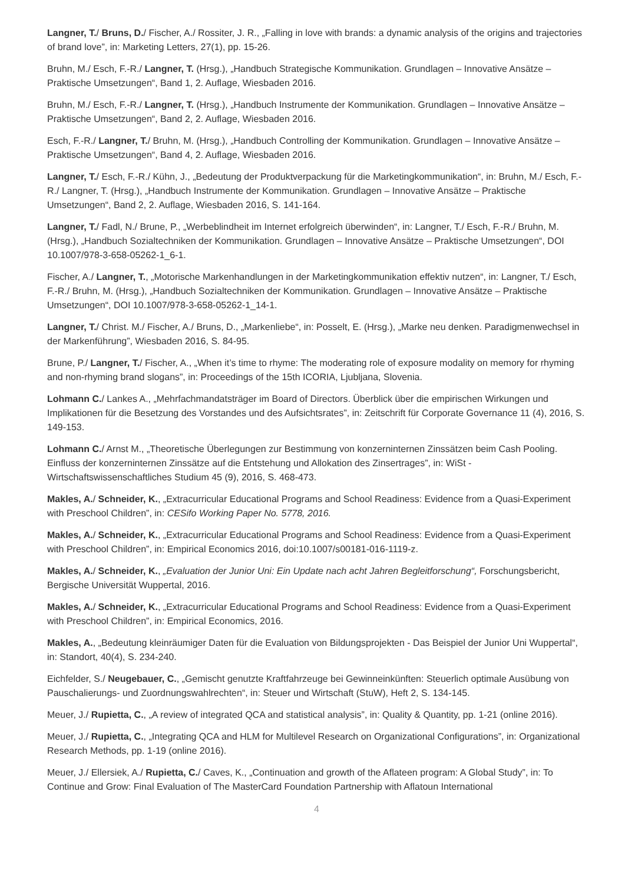Langner, T./ Bruns, D./ Fischer, A./ Rossiter, J. R., „Falling in love with brands: a dynamic analysis of the origins and trajectories of brand love”, in: Marketing Letters, 27(1), pp. 15-26.
Bruhn, M./ Esch, F.-R./ Langner, T. (Hrsg.), „Handbuch Strategische Kommunikation. Grundlagen – Innovative Ansätze – Praktische Umsetzungen“, Band 1, 2. Auflage, Wiesbaden 2016.
Bruhn, M./ Esch, F.-R./ Langner, T. (Hrsg.), „Handbuch Instrumente der Kommunikation. Grundlagen – Innovative Ansätze – Praktische Umsetzungen“, Band 2, 2. Auflage, Wiesbaden 2016.
Esch, F.-R./ Langner, T./ Bruhn, M. (Hrsg.), „Handbuch Controlling der Kommunikation. Grundlagen – Innovative Ansätze – Praktische Umsetzungen“, Band 4, 2. Auflage, Wiesbaden 2016.
Langner, T./ Esch, F.-R./ Kühn, J., „Bedeutung der Produktverpackung für die Marketingkommunikation“, in: Bruhn, M./ Esch, F.-R./ Langner, T. (Hrsg.), „Handbuch Instrumente der Kommunikation. Grundlagen – Innovative Ansätze – Praktische Umsetzungen“, Band 2, 2. Auflage, Wiesbaden 2016, S. 141-164.
Langner, T./ Fadl, N./ Brune, P., „Werbeblindheit im Internet erfolgreich überwinden“, in: Langner, T./ Esch, F.-R./ Bruhn, M. (Hrsg.), „Handbuch Sozialtechniken der Kommunikation. Grundlagen – Innovative Ansätze – Praktische Umsetzungen“, DOI 10.1007/978-3-658-05262-1_6-1.
Fischer, A./ Langner, T., „Motorische Markenhandlungen in der Marketingkommunikation effektiv nutzen“, in: Langner, T./ Esch, F.-R./ Bruhn, M. (Hrsg.), „Handbuch Sozialtechniken der Kommunikation. Grundlagen – Innovative Ansätze – Praktische Umsetzungen“, DOI 10.1007/978-3-658-05262-1_14-1.
Langner, T./ Christ. M./ Fischer, A./ Bruns, D., „Markenliebe“, in: Posselt, E. (Hrsg.), „Marke neu denken. Paradigmenwechsel in der Markenführung”, Wiesbaden 2016, S. 84-95.
Brune, P./ Langner, T./ Fischer, A., „When it’s time to rhyme: The moderating role of exposure modality on memory for rhyming and non-rhyming brand slogans”, in: Proceedings of the 15th ICORIA, Ljubljana, Slovenia.
Lohmann C./ Lankes A., „Mehrfachmandatsträger im Board of Directors. Überblick über die empirischen Wirkungen und Implikationen für die Besetzung des Vorstandes und des Aufsichtsrates”, in: Zeitschrift für Corporate Governance 11 (4), 2016, S. 149-153.
Lohmann C./ Arnst M., „Theoretische Überlegungen zur Bestimmung von konzerninternen Zinssätzen beim Cash Pooling. Einfluss der konzerninternen Zinssätze auf die Entstehung und Allokation des Zinsertrages”, in: WiSt - Wirtschaftswissenschaftliches Studium 45 (9), 2016, S. 468-473.
Makles, A./ Schneider, K., „Extracurricular Educational Programs and School Readiness: Evidence from a Quasi-Experiment with Preschool Children”, in: CESifo Working Paper No. 5778, 2016.
Makles, A./ Schneider, K., „Extracurricular Educational Programs and School Readiness: Evidence from a Quasi-Experiment with Preschool Children”, in: Empirical Economics 2016, doi:10.1007/s00181-016-1119-z.
Makles, A./ Schneider, K., „Evaluation der Junior Uni: Ein Update nach acht Jahren Begleitforschung“, Forschungsbericht, Bergische Universität Wuppertal, 2016.
Makles, A./ Schneider, K., „Extracurricular Educational Programs and School Readiness: Evidence from a Quasi-Experiment with Preschool Children”, in: Empirical Economics, 2016.
Makles, A., „Bedeutung kleinräumiger Daten für die Evaluation von Bildungsprojekten - Das Beispiel der Junior Uni Wuppertal“, in: Standort, 40(4), S. 234-240.
Eichfelder, S./ Neugebauer, C., „Gemischt genutzte Kraftfahrzeuge bei Gewinneinkünften: Steuerlich optimale Ausübung von Pauschalierungs- und Zuordnungswahlrechten“, in: Steuer und Wirtschaft (StuW), Heft 2, S. 134-145.
Meuer, J./ Rupietta, C., „A review of integrated QCA and statistical analysis”, in: Quality & Quantity, pp. 1-21 (online 2016).
Meuer, J./ Rupietta, C., „Integrating QCA and HLM for Multilevel Research on Organizational Configurations”, in: Organizational Research Methods, pp. 1-19 (online 2016).
Meuer, J./ Ellersiek, A./ Rupietta, C./ Caves, K., „Continuation and growth of the Aflateen program: A Global Study”, in: To Continue and Grow: Final Evaluation of The MasterCard Foundation Partnership with Aflatoun International
4